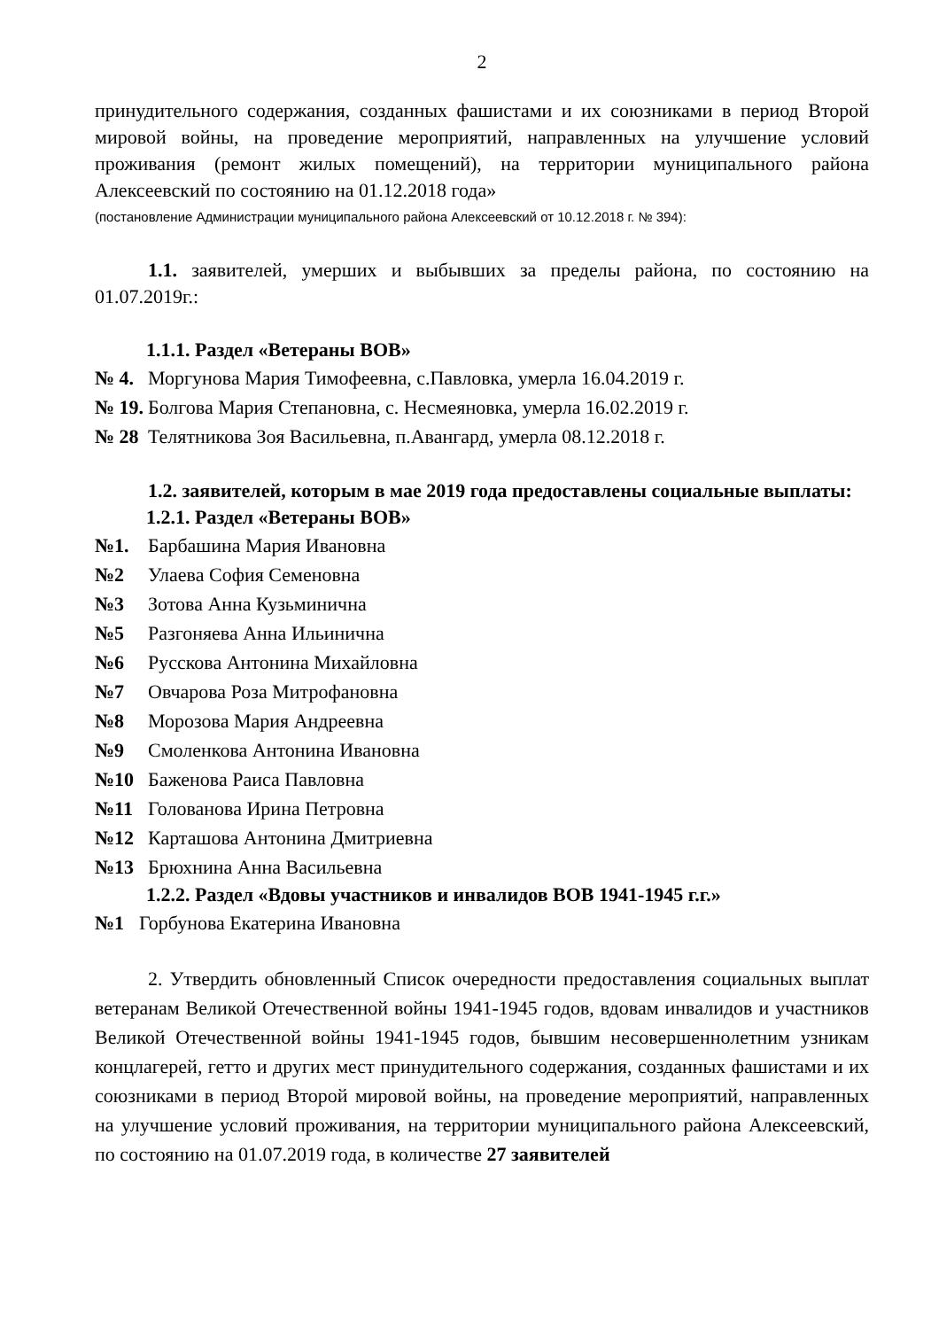2
принудительного содержания, созданных фашистами и их союзниками в период Второй мировой войны, на проведение мероприятий, направленных на улучшение условий проживания (ремонт жилых помещений), на территории муниципального района Алексеевский по состоянию на 01.12.2018 года»
(постановление Администрации муниципального района Алексеевский от 10.12.2018 г. № 394):
1.1. заявителей, умерших и выбывших за пределы района, по состоянию на 01.07.2019г.:
1.1.1. Раздел «Ветераны ВОВ»
№ 4. Моргунова Мария Тимофеевна, с.Павловка, умерла 16.04.2019 г.
№ 19. Болгова Мария Степановна, с. Несмеяновка, умерла 16.02.2019 г.
№ 28 Телятникова Зоя Васильевна, п.Авангард, умерла 08.12.2018 г.
1.2. заявителей, которым в мае 2019 года предоставлены социальные выплаты:
1.2.1. Раздел «Ветераны ВОВ»
№1. Барбашина Мария Ивановна
№2 Улаева София Семеновна
№3 Зотова Анна Кузьминична
№5 Разгоняева Анна Ильинична
№6 Русскова Антонина Михайловна
№7 Овчарова Роза Митрофановна
№8 Морозова Мария Андреевна
№9 Смоленкова Антонина Ивановна
№10 Баженова Раиса Павловна
№11 Голованова Ирина Петровна
№12 Карташова Антонина Дмитриевна
№13 Брюхнина Анна Васильевна
1.2.2. Раздел «Вдовы участников и инвалидов ВОВ 1941-1945 г.г.»
№1 Горбунова Екатерина Ивановна
2. Утвердить обновленный Список очередности предоставления социальных выплат ветеранам Великой Отечественной войны 1941-1945 годов, вдовам инвалидов и участников Великой Отечественной войны 1941-1945 годов, бывшим несовершеннолетним узникам концлагерей, гетто и других мест принудительного содержания, созданных фашистами и их союзниками в период Второй мировой войны, на проведение мероприятий, направленных на улучшение условий проживания, на территории муниципального района Алексеевский, по состоянию на 01.07.2019 года, в количестве 27 заявителей